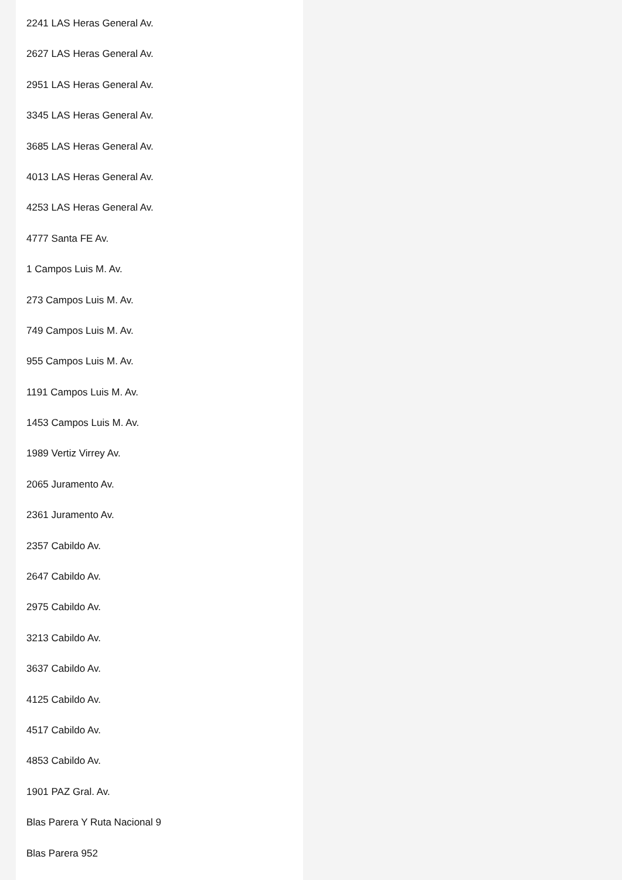2241 LAS Heras General Av.
2627 LAS Heras General Av.
2951 LAS Heras General Av.
3345 LAS Heras General Av.
3685 LAS Heras General Av.
4013 LAS Heras General Av.
4253 LAS Heras General Av.
4777 Santa FE Av.
1 Campos Luis M. Av.
273 Campos Luis M. Av.
749 Campos Luis M. Av.
955 Campos Luis M. Av.
1191 Campos Luis M. Av.
1453 Campos Luis M. Av.
1989 Vertiz Virrey Av.
2065 Juramento Av.
2361 Juramento Av.
2357 Cabildo Av.
2647 Cabildo Av.
2975 Cabildo Av.
3213 Cabildo Av.
3637 Cabildo Av.
4125 Cabildo Av.
4517 Cabildo Av.
4853 Cabildo Av.
1901 PAZ Gral. Av.
Blas Parera Y Ruta Nacional 9
Blas Parera 952